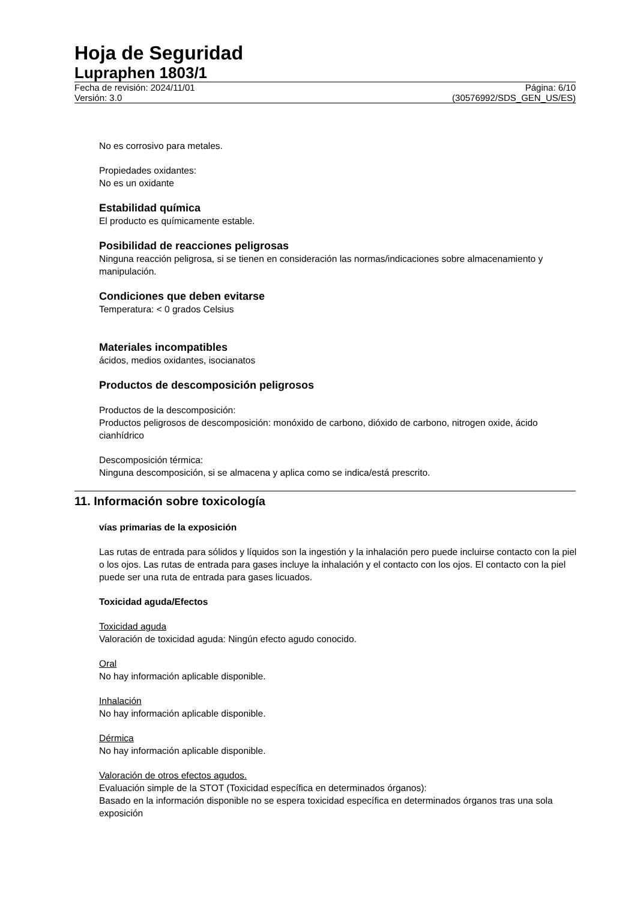Hoja de Seguridad
Lupraphen 1803/1
Fecha de revisión: 2024/11/01 Página: 6/10
Versión: 3.0 (30576992/SDS_GEN_US/ES)
No es corrosivo para metales.
Propiedades oxidantes:
No es un oxidante
Estabilidad química
El producto es químicamente estable.
Posibilidad de reacciones peligrosas
Ninguna reacción peligrosa, si se tienen en consideración las normas/indicaciones sobre almacenamiento y manipulación.
Condiciones que deben evitarse
Temperatura: < 0 grados Celsius
Materiales incompatibles
ácidos, medios oxidantes, isocianatos
Productos de descomposición peligrosos
Productos de la descomposición:
Productos peligrosos de descomposición: monóxido de carbono, dióxido de carbono, nitrogen oxide, ácido cianhídrico
Descomposición térmica:
Ninguna descomposición, si se almacena y aplica como se indica/está prescrito.
11. Información sobre toxicología
vías primarias de la exposición
Las rutas de entrada para sólidos y líquidos son la ingestión y la inhalación pero puede incluirse contacto con la piel o los ojos. Las rutas de entrada para gases incluye la inhalación y el contacto con los ojos. El contacto con la piel puede ser una ruta de entrada para gases licuados.
Toxicidad aguda/Efectos
Toxicidad aguda
Valoración de toxicidad aguda: Ningún efecto agudo conocido.
Oral
No hay información aplicable disponible.
Inhalación
No hay información aplicable disponible.
Dérmica
No hay información aplicable disponible.
Valoración de otros efectos agudos.
Evaluación simple de la STOT (Toxicidad específica en determinados órganos):
Basado en la información disponible no se espera toxicidad específica en determinados órganos tras una sola exposición